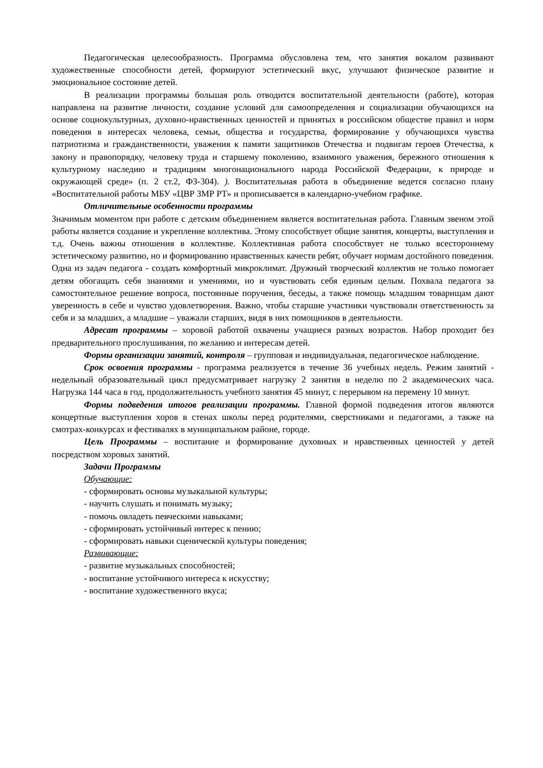Педагогическая целесообразность. Программа обусловлена тем, что занятия вокалом развивают художественные способности детей, формируют эстетический вкус, улучшают физическое развитие и эмоциональное состояние детей.
В реализации программы большая роль отводится воспитательной деятельности (работе), которая направлена на развитие личности, создание условий для самоопределения и социализации обучающихся на основе социокультурных, духовно-нравственных ценностей и принятых в российском обществе правил и норм поведения в интересах человека, семьи, общества и государства, формирование у обучающихся чувства патриотизма и гражданственности, уважения к памяти защитников Отечества и подвигам героев Отечества, к закону и правопорядку, человеку труда и старшему поколению, взаимного уважения, бережного отношения к культурному наследию и традициям многонационального народа Российской Федерации, к природе и окружающей среде» (п. 2 ст.2, ФЗ-304). ). Воспитательная работа в объединение ведется согласно плану «Воспитательной работы МБУ «ЦВР ЗМР РТ» и прописывается в календарно-учебном графике.
Отличительные особенности программы
Значимым моментом при работе с детским объединением является воспитательная работа. Главным звеном этой работы является создание и укрепление коллектива. Этому способствует общие занятия, концерты, выступления и т.д. Очень важны отношения в коллективе. Коллективная работа способствует не только всестороннему эстетическому развитию, но и формированию нравственных качеств ребят, обучает нормам достойного поведения. Одна из задач педагога - создать комфортный микроклимат. Дружный творческий коллектив не только помогает детям обогащать себя знаниями и умениями, но и чувствовать себя единым целым. Похвала педагога за самостоятельное решение вопроса, постоянные поручения, беседы, а также помощь младшим товарищам дают уверенность в себе и чувство удовлетворения. Важно, чтобы старшие участники чувствовали ответственность за себя и за младших, а младшие – уважали старших, видя в них помощников в деятельности.
Адресат программы – хоровой работой охвачены учащиеся разных возрастов. Набор проходит без предварительного прослушивания, по желанию и интересам детей.
Формы организации занятий, контроля – групповая и индивидуальная, педагогическое наблюдение.
Срок освоения программы - программа реализуется в течение 36 учебных недель. Режим занятий - недельный образовательный цикл предусматривает нагрузку 2 занятия в неделю по 2 академических часа. Нагрузка 144 часа в год, продолжительность учебного занятия 45 минут, с перерывом на перемену 10 минут.
Формы подведения итогов реализации программы. Главной формой подведения итогов являются концертные выступления хоров в стенах школы перед родителями, сверстниками и педагогами, а также на смотрах-конкурсах и фестивалях в муниципальном районе, городе.
Цель Программы – воспитание и формирование духовных и нравственных ценностей у детей посредством хоровых занятий.
Задачи Программы
Обучающие:
- сформировать основы музыкальной культуры;
- научить слушать и понимать музыку;
- помочь овладеть певческими навыками;
- сформировать устойчивый интерес к пению;
- сформировать навыки сценической культуры поведения;
Развивающие:
- развитие музыкальных способностей;
- воспитание устойчивого интереса к искусству;
- воспитание художественного вкуса;